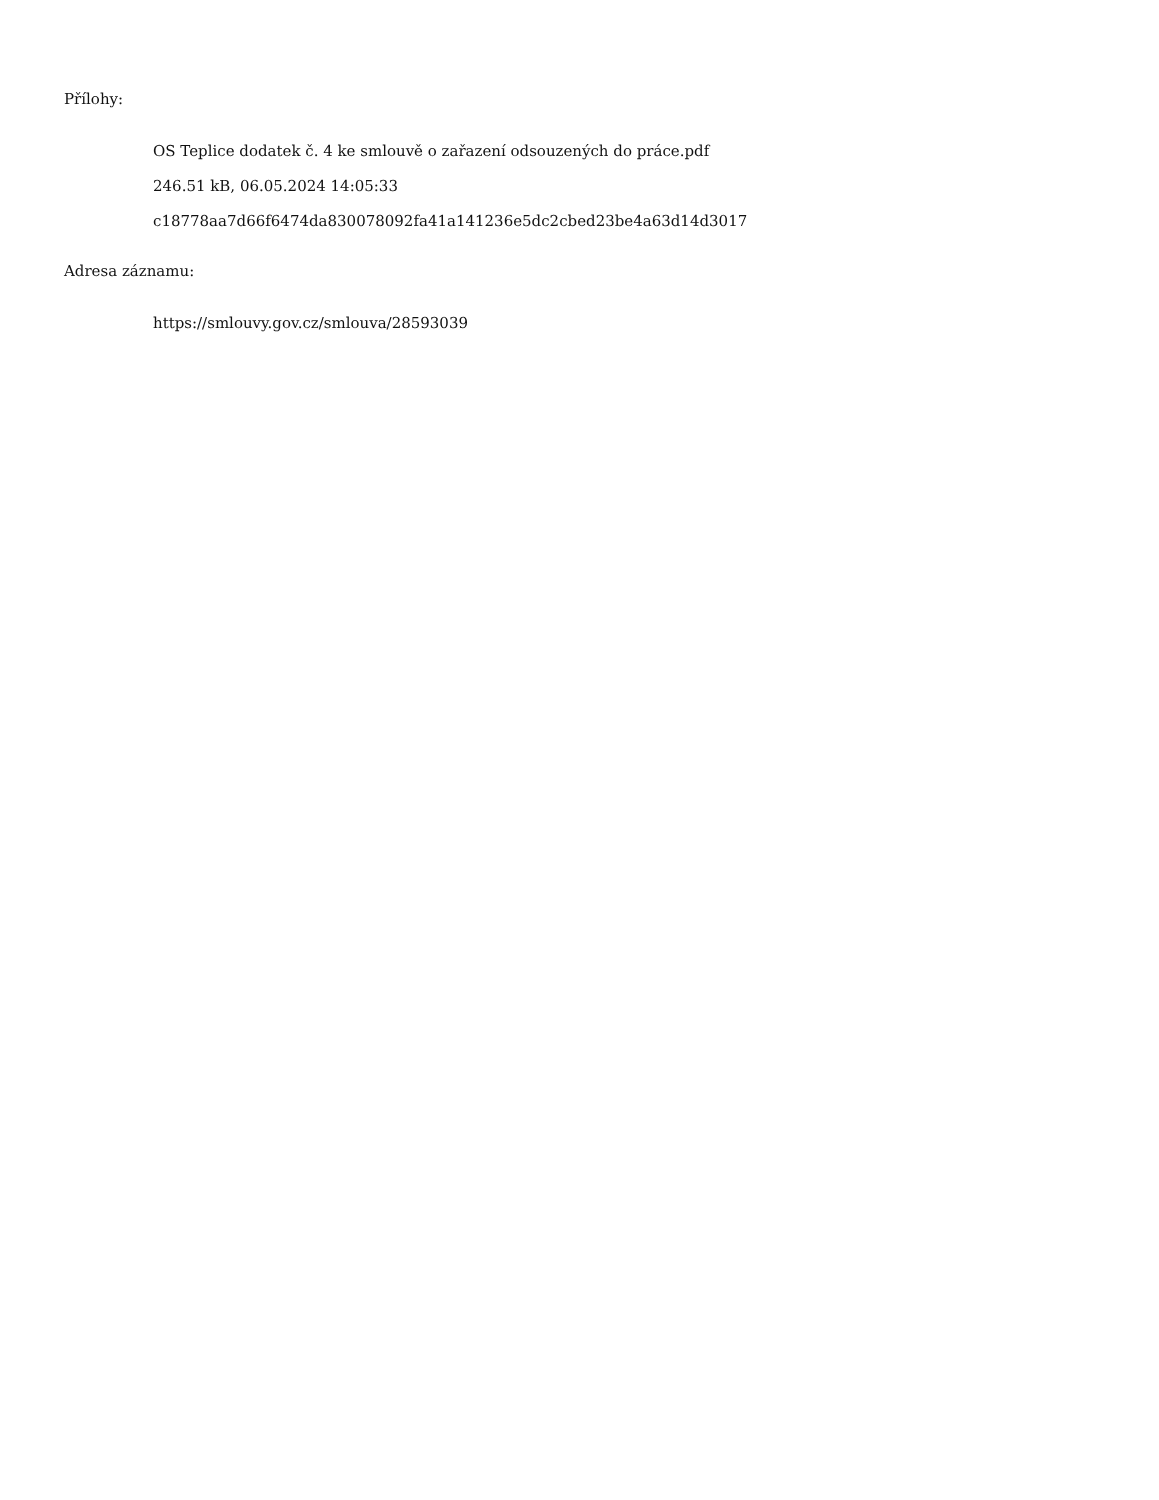Přílohy:
OS Teplice dodatek č. 4 ke smlouvě o zařazení odsouzených do práce.pdf
246.51 kB, 06.05.2024 14:05:33
c18778aa7d66f6474da830078092fa41a141236e5dc2cbed23be4a63d14d3017
Adresa záznamu:
https://smlouvy.gov.cz/smlouva/28593039